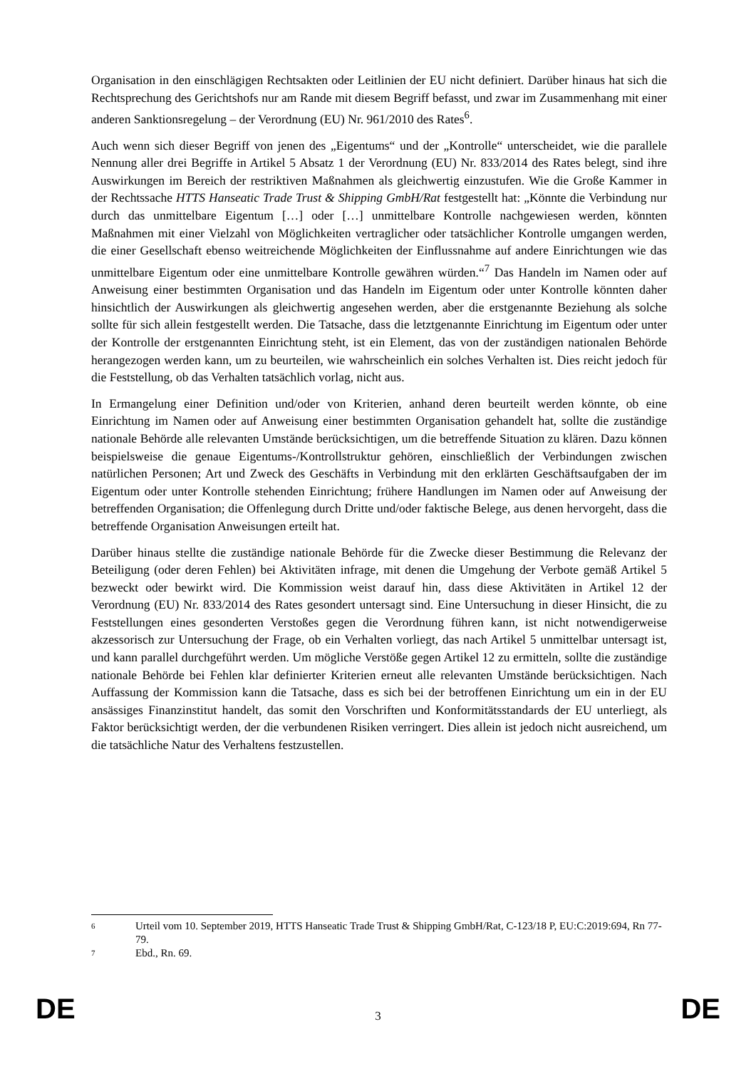Organisation in den einschlägigen Rechtsakten oder Leitlinien der EU nicht definiert. Darüber hinaus hat sich die Rechtsprechung des Gerichtshofs nur am Rande mit diesem Begriff befasst, und zwar im Zusammenhang mit einer anderen Sanktionsregelung – der Verordnung (EU) Nr. 961/2010 des Rates<sup>6</sup>.
Auch wenn sich dieser Begriff von jenen des „Eigentums“ und der „Kontrolle“ unterscheidet, wie die parallele Nennung aller drei Begriffe in Artikel 5 Absatz 1 der Verordnung (EU) Nr. 833/2014 des Rates belegt, sind ihre Auswirkungen im Bereich der restriktiven Maßnahmen als gleichwertig einzustufen. Wie die Große Kammer in der Rechtssache HTTS Hanseatic Trade Trust & Shipping GmbH/Rat festgestellt hat: „Könnte die Verbindung nur durch das unmittelbare Eigentum […] oder […] unmittelbare Kontrolle nachgewiesen werden, könnten Maßnahmen mit einer Vielzahl von Möglichkeiten vertraglicher oder tatsächlicher Kontrolle umgangen werden, die einer Gesellschaft ebenso weitreichende Möglichkeiten der Einflussnahme auf andere Einrichtungen wie das unmittelbare Eigentum oder eine unmittelbare Kontrolle gewähren würden.“<sup>7</sup> Das Handeln im Namen oder auf Anweisung einer bestimmten Organisation und das Handeln im Eigentum oder unter Kontrolle könnten daher hinsichtlich der Auswirkungen als gleichwertig angesehen werden, aber die erstgenannte Beziehung als solche sollte für sich allein festgestellt werden. Die Tatsache, dass die letztgenannte Einrichtung im Eigentum oder unter der Kontrolle der erstgenannten Einrichtung steht, ist ein Element, das von der zuständigen nationalen Behörde herangezogen werden kann, um zu beurteilen, wie wahrscheinlich ein solches Verhalten ist. Dies reicht jedoch für die Feststellung, ob das Verhalten tatsächlich vorlag, nicht aus.
In Ermangelung einer Definition und/oder von Kriterien, anhand deren beurteilt werden könnte, ob eine Einrichtung im Namen oder auf Anweisung einer bestimmten Organisation gehandelt hat, sollte die zuständige nationale Behörde alle relevanten Umstände berücksichtigen, um die betreffende Situation zu klären. Dazu können beispielsweise die genaue Eigentums-/Kontrollstruktur gehören, einschließlich der Verbindungen zwischen natürlichen Personen; Art und Zweck des Geschäfts in Verbindung mit den erklärten Geschäftsaufgaben der im Eigentum oder unter Kontrolle stehenden Einrichtung; frühere Handlungen im Namen oder auf Anweisung der betreffenden Organisation; die Offenlegung durch Dritte und/oder faktische Belege, aus denen hervorgeht, dass die betreffende Organisation Anweisungen erteilt hat.
Darüber hinaus stellte die zuständige nationale Behörde für die Zwecke dieser Bestimmung die Relevanz der Beteiligung (oder deren Fehlen) bei Aktivitäten infrage, mit denen die Umgehung der Verbote gemäß Artikel 5 bezweckt oder bewirkt wird. Die Kommission weist darauf hin, dass diese Aktivitäten in Artikel 12 der Verordnung (EU) Nr. 833/2014 des Rates gesondert untersagt sind. Eine Untersuchung in dieser Hinsicht, die zu Feststellungen eines gesonderten Verstoßes gegen die Verordnung führen kann, ist nicht notwendigerweise akzessorisch zur Untersuchung der Frage, ob ein Verhalten vorliegt, das nach Artikel 5 unmittelbar untersagt ist, und kann parallel durchgeführt werden. Um mögliche Verstöße gegen Artikel 12 zu ermitteln, sollte die zuständige nationale Behörde bei Fehlen klar definierter Kriterien erneut alle relevanten Umstände berücksichtigen. Nach Auffassung der Kommission kann die Tatsache, dass es sich bei der betroffenen Einrichtung um ein in der EU ansässiges Finanzinstitut handelt, das somit den Vorschriften und Konformitätsstandards der EU unterliegt, als Faktor berücksichtigt werden, der die verbundenen Risiken verringert. Dies allein ist jedoch nicht ausreichend, um die tatsächliche Natur des Verhaltens festzustellen.
6 Urteil vom 10. September 2019, HTTS Hanseatic Trade Trust & Shipping GmbH/Rat, C-123/18 P, EU:C:2019:694, Rn 77-79.
7 Ebd., Rn. 69.
DE 3 DE